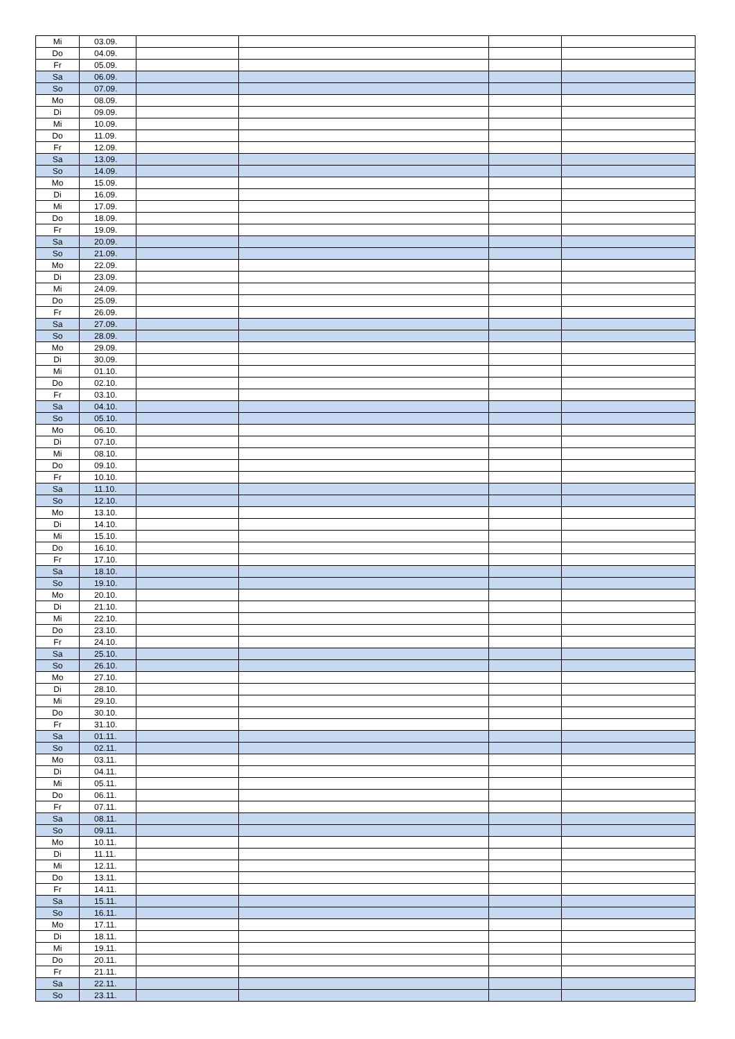| Mi | 03.09. | | | | |
| Do | 04.09. | | | | |
| Fr | 05.09. | | | | |
| Sa | 06.09. | | | | |
| So | 07.09. | | | | |
| Mo | 08.09. | | | | |
| Di | 09.09. | | | | |
| Mi | 10.09. | | | | |
| Do | 11.09. | | | | |
| Fr | 12.09. | | | | |
| Sa | 13.09. | | | | |
| So | 14.09. | | | | |
| Mo | 15.09. | | | | |
| Di | 16.09. | | | | |
| Mi | 17.09. | | | | |
| Do | 18.09. | | | | |
| Fr | 19.09. | | | | |
| Sa | 20.09. | | | | |
| So | 21.09. | | | | |
| Mo | 22.09. | | | | |
| Di | 23.09. | | | | |
| Mi | 24.09. | | | | |
| Do | 25.09. | | | | |
| Fr | 26.09. | | | | |
| Sa | 27.09. | | | | |
| So | 28.09. | | | | |
| Mo | 29.09. | | | | |
| Di | 30.09. | | | | |
| Mi | 01.10. | | | | |
| Do | 02.10. | | | | |
| Fr | 03.10. | | | | |
| Sa | 04.10. | | | | |
| So | 05.10. | | | | |
| Mo | 06.10. | | | | |
| Di | 07.10. | | | | |
| Mi | 08.10. | | | | |
| Do | 09.10. | | | | |
| Fr | 10.10. | | | | |
| Sa | 11.10. | | | | |
| So | 12.10. | | | | |
| Mo | 13.10. | | | | |
| Di | 14.10. | | | | |
| Mi | 15.10. | | | | |
| Do | 16.10. | | | | |
| Fr | 17.10. | | | | |
| Sa | 18.10. | | | | |
| So | 19.10. | | | | |
| Mo | 20.10. | | | | |
| Di | 21.10. | | | | |
| Mi | 22.10. | | | | |
| Do | 23.10. | | | | |
| Fr | 24.10. | | | | |
| Sa | 25.10. | | | | |
| So | 26.10. | | | | |
| Mo | 27.10. | | | | |
| Di | 28.10. | | | | |
| Mi | 29.10. | | | | |
| Do | 30.10. | | | | |
| Fr | 31.10. | | | | |
| Sa | 01.11. | | | | |
| So | 02.11. | | | | |
| Mo | 03.11. | | | | |
| Di | 04.11. | | | | |
| Mi | 05.11. | | | | |
| Do | 06.11. | | | | |
| Fr | 07.11. | | | | |
| Sa | 08.11. | | | | |
| So | 09.11. | | | | |
| Mo | 10.11. | | | | |
| Di | 11.11. | | | | |
| Mi | 12.11. | | | | |
| Do | 13.11. | | | | |
| Fr | 14.11. | | | | |
| Sa | 15.11. | | | | |
| So | 16.11. | | | | |
| Mo | 17.11. | | | | |
| Di | 18.11. | | | | |
| Mi | 19.11. | | | | |
| Do | 20.11. | | | | |
| Fr | 21.11. | | | | |
| Sa | 22.11. | | | | |
| So | 23.11. | | | | |